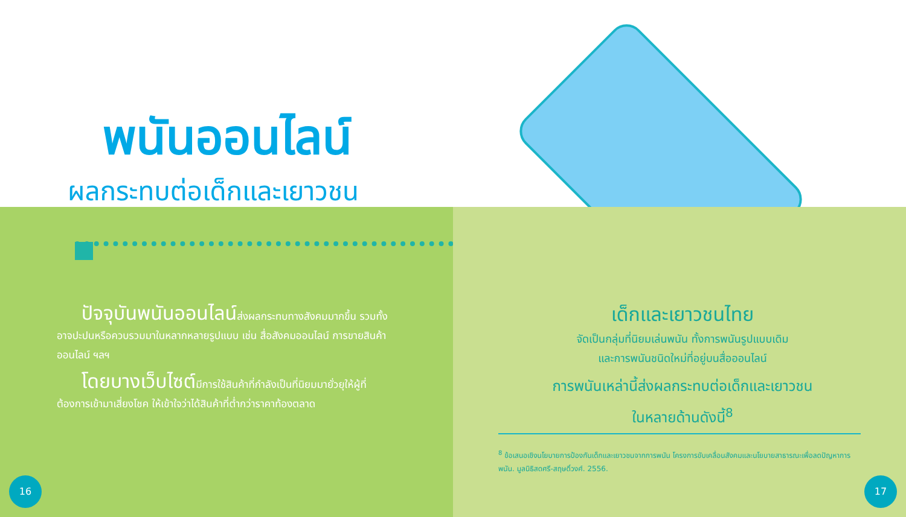พนันออนไลน์
ผลกระทบต่อเด็กและเยาวชน
ปัจจุบันพนันออนไลน์ส่งผลกระทบทางสังคมมากขึ้น รวมทั้งอาจปะปนหรือควบรวมมาในหลากหลายรูปแบบ เช่น สื่อสังคมออนไลน์ การขายสินค้าออนไลน์ ฯลฯ
โดยบางเว็บไซต์มีการใช้สินค้าที่กำลังเป็นที่นิยมมายั่วยุให้ผู้ที่ต้องการเข้ามาเสี่ยงโชค ให้เข้าใจว่าได้สินค้าที่ต่ำกว่าราคาท้องตลาด
16
เด็กและเยาวชนไทย
จัดเป็นกลุ่มที่นิยมเล่นพนัน ทั้งการพนันรูปแบบเดิม
และการพนันชนิดใหม่ที่อยู่บนสื่อออนไลน์
การพนันเหล่านี้ส่งผลกระทบต่อเด็กและเยาวชน
ในหลายด้านดังนี้<sup>8</sup>
<sup>8</sup> ข้อเสนอเชิงนโยบายการป้องกันเด็กและเยาวชนจากการพนัน โครงการขับเคลื่อนสังคมและนโยบายสาธารณะเพื่อลดปัญหาการพนัน. มูลนิธิสดศรี-สฤษดิ์วงศ์. 2556.
17